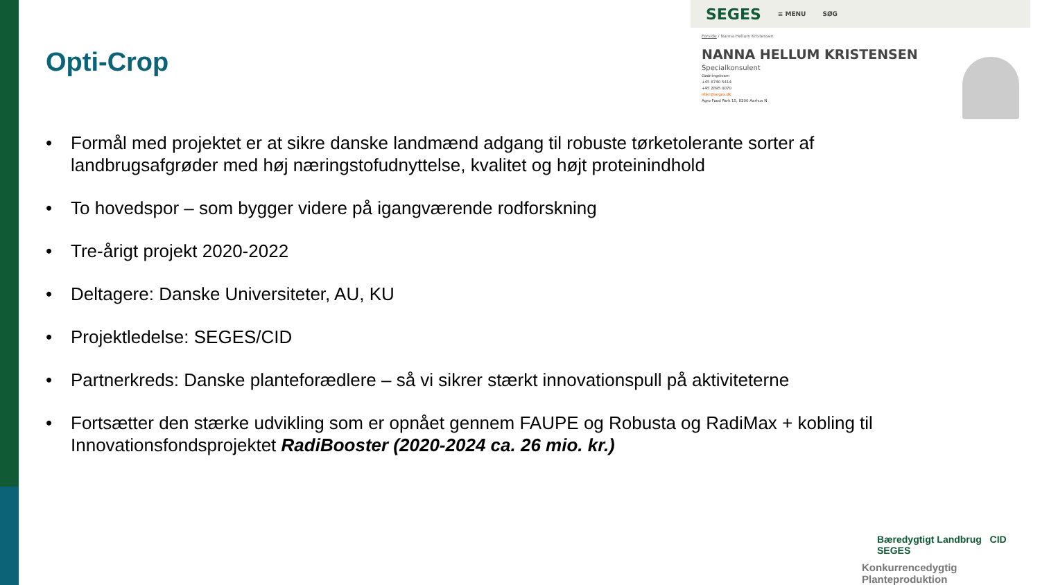SEGES ≡ MENU SØG
Forside / Nanna Hellum Kristensen
NANNA HELLUM KRISTENSEN
Specialkonsulent
Gødningsteam
+45 8740 5414
+45 2895 0070
nhkr@seges.dk
Agro Food Park 15, 8200 Aarhus N
Opti-Crop
• Formål med projektet er at sikre danske landmænd adgang til robuste tørketolerante sorter af landbrugsafgrøder med høj næringstofudnyttelse, kvalitet og højt proteinindhold
• To hovedspor – som bygger videre på igangværende rodforskning
• Tre-årigt projekt 2020-2022
• Deltagere: Danske Universiteter, AU, KU
• Projektledelse: SEGES/CID
• Partnerkreds: Danske planteforædlere – så vi sikrer stærkt innovationspull på aktiviteterne
• Fortsætter den stærke udvikling som er opnået gennem FAUPE og Robusta og RadiMax + kobling til Innovationsfondsprojektet RadiBooster (2020-2024 ca. 26 mio. kr.)
Bæredygtigt Landbrug CID SEGES
Konkurrencedygtig Planteproduktion